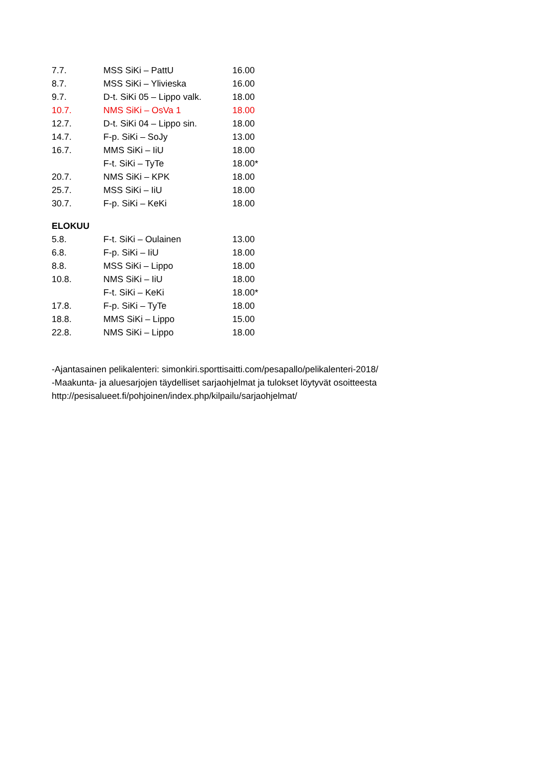| 7.7. | MSS SiKi – PattU | 16.00 |
| 8.7. | MSS SiKi – Ylivieska | 16.00 |
| 9.7. | D-t. SiKi 05 – Lippo valk. | 18.00 |
| 10.7. | NMS SiKi – OsVa 1 | 18.00 |
| 12.7. | D-t. SiKi 04 – Lippo sin. | 18.00 |
| 14.7. | F-p. SiKi – SoJy | 13.00 |
| 16.7. | MMS SiKi – IiU | 18.00 |
| | F-t. SiKi – TyTe | 18.00* |
| 20.7. | NMS SiKi – KPK | 18.00 |
| 25.7. | MSS SiKi – IiU | 18.00 |
| 30.7. | F-p. SiKi – KeKi | 18.00 |
ELOKUU
| 5.8. | F-t. SiKi – Oulainen | 13.00 |
| 6.8. | F-p. SiKi – IiU | 18.00 |
| 8.8. | MSS SiKi – Lippo | 18.00 |
| 10.8. | NMS SiKi – IiU | 18.00 |
| | F-t. SiKi – KeKi | 18.00* |
| 17.8. | F-p. SiKi – TyTe | 18.00 |
| 18.8. | MMS SiKi – Lippo | 15.00 |
| 22.8. | NMS SiKi – Lippo | 18.00 |
-Ajantasainen pelikalenteri: simonkiri.sporttisaitti.com/pesapallo/pelikalenteri-2018/
-Maakunta- ja aluesarjojen täydelliset sarjaohjelmat ja tulokset löytyvät osoitteesta http://pesisalueet.fi/pohjoinen/index.php/kilpailu/sarjaohjelmat/